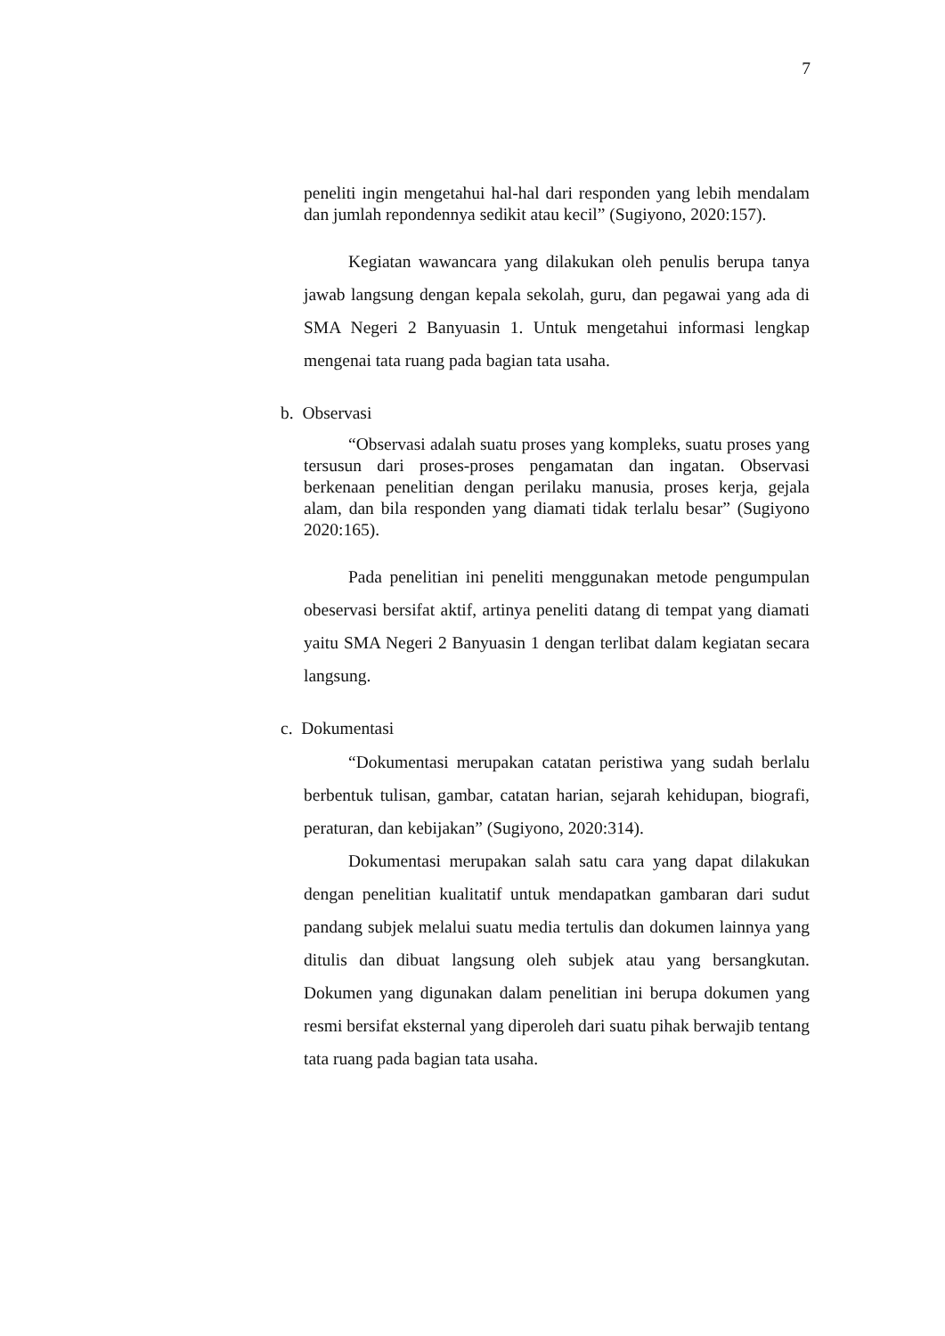7
peneliti ingin mengetahui hal-hal dari responden yang lebih mendalam dan jumlah repondennya sedikit atau kecil” (Sugiyono, 2020:157).
Kegiatan wawancara yang dilakukan oleh penulis berupa tanya jawab langsung dengan kepala sekolah, guru, dan pegawai yang ada di SMA Negeri 2 Banyuasin 1. Untuk mengetahui informasi lengkap mengenai tata ruang pada bagian tata usaha.
b. Observasi
“Observasi adalah suatu proses yang kompleks, suatu proses yang tersusun dari proses-proses pengamatan dan ingatan. Observasi berkenaan penelitian dengan perilaku manusia, proses kerja, gejala alam, dan bila responden yang diamati tidak terlalu besar” (Sugiyono 2020:165).
Pada penelitian ini peneliti menggunakan metode pengumpulan obeservasi bersifat aktif, artinya peneliti datang di tempat yang diamati yaitu SMA Negeri 2 Banyuasin 1 dengan terlibat dalam kegiatan secara langsung.
c. Dokumentasi
“Dokumentasi merupakan catatan peristiwa yang sudah berlalu berbentuk tulisan, gambar, catatan harian, sejarah kehidupan, biografi, peraturan, dan kebijakan” (Sugiyono, 2020:314).
Dokumentasi merupakan salah satu cara yang dapat dilakukan dengan penelitian kualitatif untuk mendapatkan gambaran dari sudut pandang subjek melalui suatu media tertulis dan dokumen lainnya yang ditulis dan dibuat langsung oleh subjek atau yang bersangkutan. Dokumen yang digunakan dalam penelitian ini berupa dokumen yang resmi bersifat eksternal yang diperoleh dari suatu pihak berwajib tentang tata ruang pada bagian tata usaha.